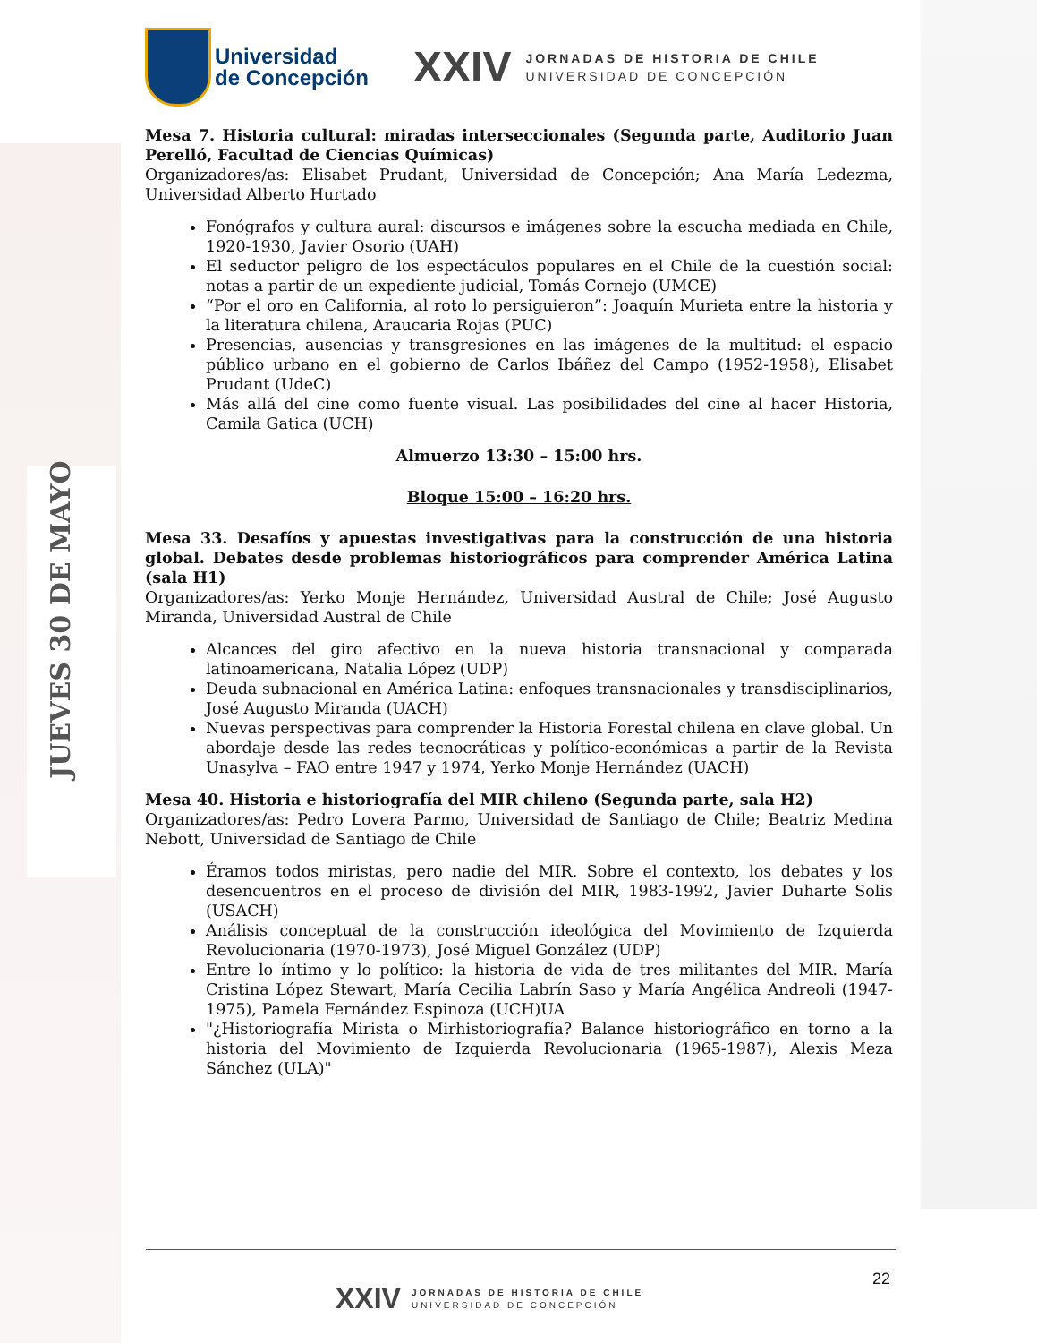JUEVES 30 DE MAYO
Universidad
de Concepción
XXIV
JORNADAS DE HISTORIA DE CHILE
UNIVERSIDAD DE CONCEPCIÓN
Mesa 7. Historia cultural: miradas interseccionales (Segunda parte, Auditorio Juan Perelló, Facultad de Ciencias Químicas)
Organizadores/as: Elisabet Prudant, Universidad de Concepción; Ana María Ledezma, Universidad Alberto Hurtado
Fonógrafos y cultura aural: discursos e imágenes sobre la escucha mediada en Chile, 1920-1930, Javier Osorio (UAH)
El seductor peligro de los espectáculos populares en el Chile de la cuestión social: notas a partir de un expediente judicial, Tomás Cornejo (UMCE)
“Por el oro en California, al roto lo persiguieron”: Joaquín Murieta entre la historia y la literatura chilena, Araucaria Rojas (PUC)
Presencias, ausencias y transgresiones en las imágenes de la multitud: el espacio público urbano en el gobierno de Carlos Ibáñez del Campo (1952-1958), Elisabet Prudant (UdeC)
Más allá del cine como fuente visual. Las posibilidades del cine al hacer Historia, Camila Gatica (UCH)
Almuerzo 13:30 – 15:00 hrs.
Bloque 15:00 – 16:20 hrs.
Mesa 33. Desafíos y apuestas investigativas para la construcción de una historia global. Debates desde problemas historiográficos para comprender América Latina (sala H1)
Organizadores/as: Yerko Monje Hernández, Universidad Austral de Chile; José Augusto Miranda, Universidad Austral de Chile
Alcances del giro afectivo en la nueva historia transnacional y comparada latinoamericana, Natalia López (UDP)
Deuda subnacional en América Latina: enfoques transnacionales y transdisciplinarios, José Augusto Miranda (UACH)
Nuevas perspectivas para comprender la Historia Forestal chilena en clave global. Un abordaje desde las redes tecnocráticas y político-económicas a partir de la Revista Unasylva – FAO entre 1947 y 1974, Yerko Monje Hernández (UACH)
Mesa 40. Historia e historiografía del MIR chileno (Segunda parte, sala H2)
Organizadores/as: Pedro Lovera Parmo, Universidad de Santiago de Chile; Beatriz Medina Nebott, Universidad de Santiago de Chile
Éramos todos miristas, pero nadie del MIR. Sobre el contexto, los debates y los desencuentros en el proceso de división del MIR, 1983-1992, Javier Duharte Solis (USACH)
Análisis conceptual de la construcción ideológica del Movimiento de Izquierda Revolucionaria (1970-1973), José Miguel González (UDP)
Entre lo íntimo y lo político: la historia de vida de tres militantes del MIR. María Cristina López Stewart, María Cecilia Labrín Saso y María Angélica Andreoli (1947-1975), Pamela Fernández Espinoza (UCH)UA
"¿Historiografía Mirista o Mirhistoriografía? Balance historiográfico en torno a la historia del Movimiento de Izquierda Revolucionaria (1965-1987), Alexis Meza Sánchez (ULA)"
22
XXIV
JORNADAS DE HISTORIA DE CHILE
UNIVERSIDAD DE CONCEPCIÓN